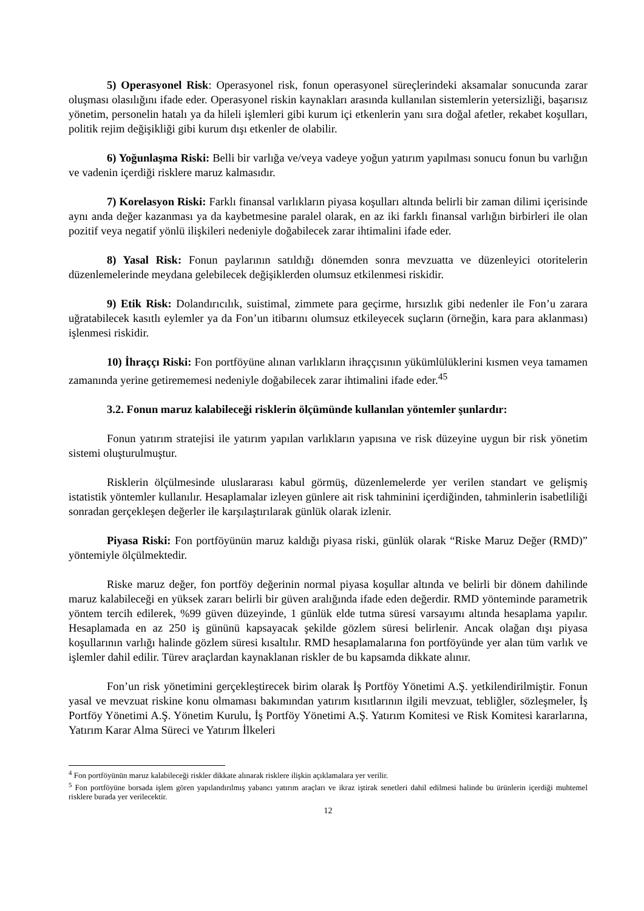5) Operasyonel Risk: Operasyonel risk, fonun operasyonel süreçlerindeki aksamalar sonucunda zarar oluşması olasılığını ifade eder. Operasyonel riskin kaynakları arasında kullanılan sistemlerin yetersizliği, başarısız yönetim, personelin hatalı ya da hileli işlemleri gibi kurum içi etkenlerin yanı sıra doğal afetler, rekabet koşulları, politik rejim değişikliği gibi kurum dışı etkenler de olabilir.
6) Yoğunlaşma Riski: Belli bir varlığa ve/veya vadeye yoğun yatırım yapılması sonucu fonun bu varlığın ve vadenin içerdiği risklere maruz kalmasıdır.
7) Korelasyon Riski: Farklı finansal varlıkların piyasa koşulları altında belirli bir zaman dilimi içerisinde aynı anda değer kazanması ya da kaybetmesine paralel olarak, en az iki farklı finansal varlığın birbirleri ile olan pozitif veya negatif yönlü ilişkileri nedeniyle doğabilecek zarar ihtimalini ifade eder.
8) Yasal Risk: Fonun paylarının satıldığı dönemden sonra mevzuatta ve düzenleyici otoritelerin düzenlemelerinde meydana gelebilecek değişiklerden olumsuz etkilenmesi riskidir.
9) Etik Risk: Dolandırıcılık, suistimal, zimmete para geçirme, hırsızlık gibi nedenler ile Fon’u zarara uğratabilecek kasıtlı eylemler ya da Fon’un itibarını olumsuz etkileyecek suçların (örneğin, kara para aklanması) işlenmesi riskidir.
10) İhraççı Riski: Fon portföyüne alınan varlıkların ihraççısının yükümlülüklerini kısmen veya tamamen zamanında yerine getirememesi nedeniyle doğabilecek zarar ihtimalini ifade eder.<sup>4</sup><sup>5</sup>
3.2. Fonun maruz kalabileceği risklerin ölçümünde kullanılan yöntemler şunlardır:
Fonun yatırım stratejisi ile yatırım yapılan varlıkların yapısına ve risk düzeyine uygun bir risk yönetim sistemi oluşturulmuştur.
Risklerin ölçülmesinde uluslararası kabul görmüş, düzenlemelerde yer verilen standart ve gelişmiş istatistik yöntemler kullanılır. Hesaplamalar izleyen günlere ait risk tahminini içerdiğinden, tahminlerin isabetliliği sonradan gerçekleşen değerler ile karşılaştırılarak günlük olarak izlenir.
Piyasa Riski: Fon portföyünün maruz kaldığı piyasa riski, günlük olarak “Riske Maruz Değer (RMD)” yöntemiyle ölçülmektedir.
Riske maruz değer, fon portföy değerinin normal piyasa koşullar altında ve belirli bir dönem dahilinde maruz kalabileceği en yüksek zararı belirli bir güven aralığında ifade eden değerdir. RMD yönteminde parametrik yöntem tercih edilerek, %99 güven düzeyinde, 1 günlük elde tutma süresi varsayımı altında hesaplama yapılır. Hesaplamada en az 250 iş gününü kapsayacak şekilde gözlem süresi belirlenir. Ancak olağan dışı piyasa koşullarının varlığı halinde gözlem süresi kısaltılır. RMD hesaplamalarına fon portföyünde yer alan tüm varlık ve işlemler dahil edilir. Türev araçlardan kaynaklanan riskler de bu kapsamda dikkate alınır.
Fon’un risk yönetimini gerçekleştirecek birim olarak İş Portföy Yönetimi A.Ş. yetkilendirilmiştir. Fonun yasal ve mevzuat riskine konu olmaması bakımından yatırım kısıtlarının ilgili mevzuat, tebliğler, sözleşmeler, İş Portföy Yönetimi A.Ş. Yönetim Kurulu, İş Portföy Yönetimi A.Ş. Yatırım Komitesi ve Risk Komitesi kararlarına, Yatırım Karar Alma Süreci ve Yatırım İlkeleri
<sup>4</sup> Fon portföyünün maruz kalabileceği riskler dikkate alınarak risklere ilişkin açıklamalara yer verilir.
<sup>5</sup> Fon portföyüne borsada işlem gören yapılandırılmış yabancı yatırım araçları ve ikraz iştirak senetleri dahil edilmesi halinde bu ürünlerin içerdiği muhtemel risklere burada yer verilecektir.
12